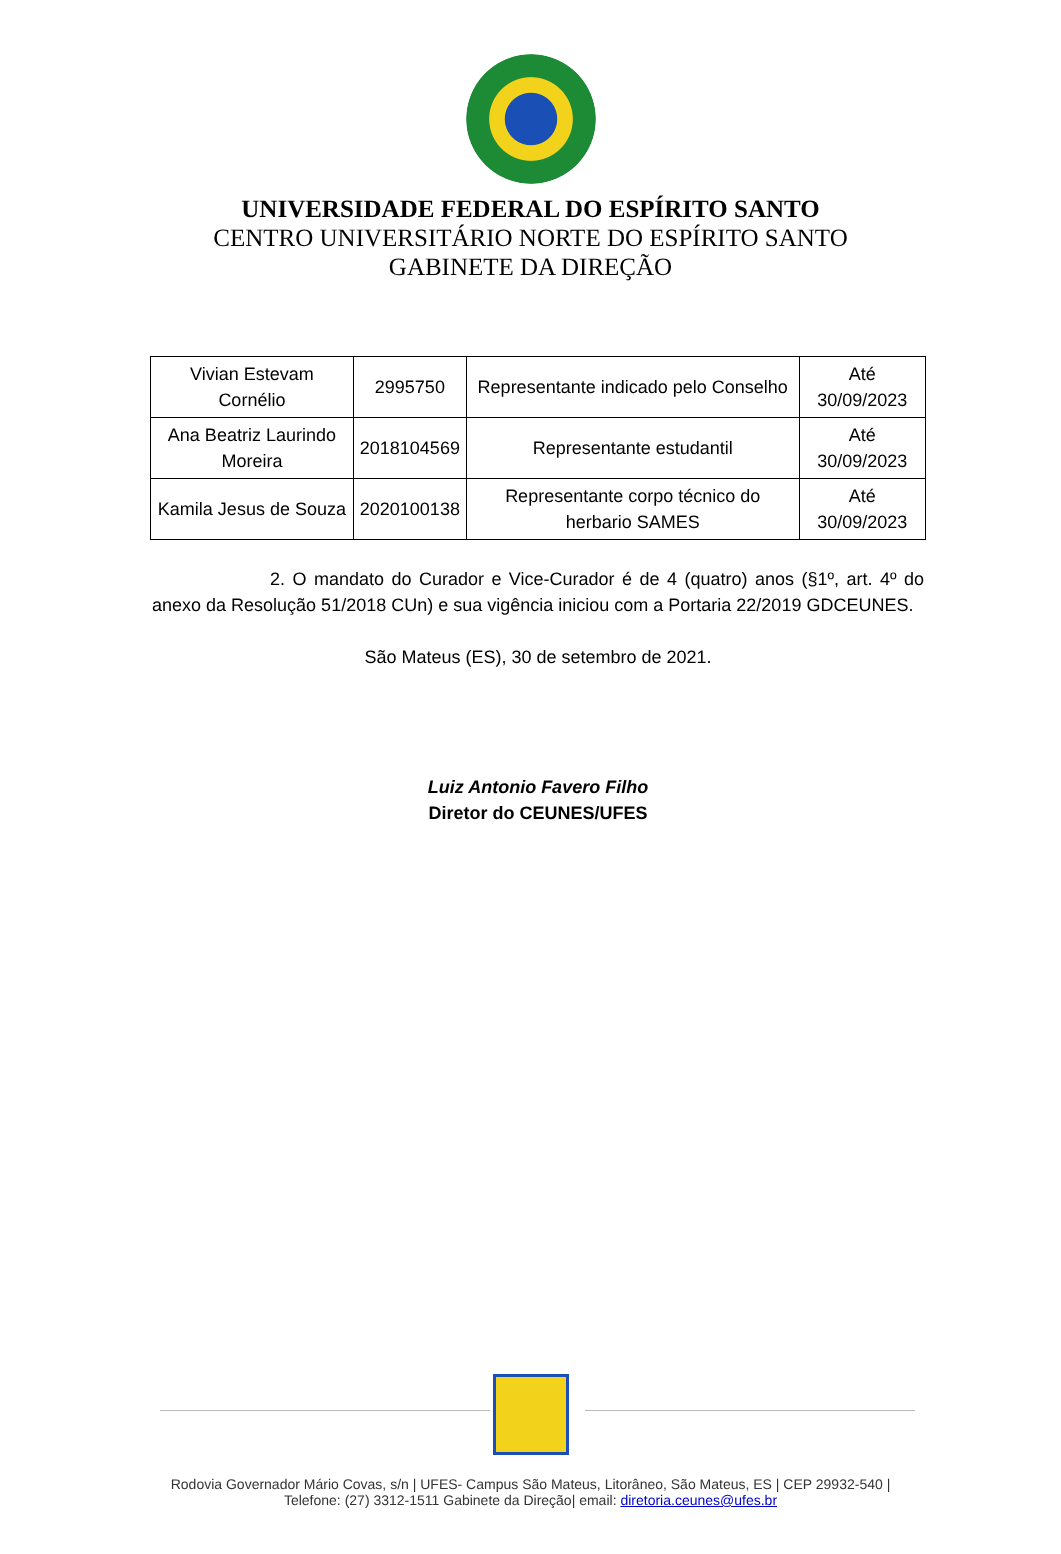UNIVERSIDADE FEDERAL DO ESPÍRITO SANTO
CENTRO UNIVERSITÁRIO NORTE DO ESPÍRITO SANTO
GABINETE DA DIREÇÃO
| Vivian Estevam Cornélio | 2995750 | Representante indicado pelo Conselho | Até 30/09/2023 |
| Ana Beatriz Laurindo Moreira | 2018104569 | Representante estudantil | Até 30/09/2023 |
| Kamila Jesus de Souza | 2020100138 | Representante corpo técnico do herbario SAMES | Até 30/09/2023 |
2. O mandato do Curador e Vice-Curador é de 4 (quatro) anos (§1º, art. 4º do anexo da Resolução 51/2018 CUn) e sua vigência iniciou com a Portaria 22/2019 GDCEUNES.
São Mateus (ES), 30 de setembro de 2021.
Luiz Antonio Favero Filho
Diretor do CEUNES/UFES
Rodovia Governador Mário Covas, s/n | UFES- Campus São Mateus, Litorâneo, São Mateus, ES | CEP 29932-540 |
Telefone: (27) 3312-1511 Gabinete da Direção| email: diretoria.ceunes@ufes.br